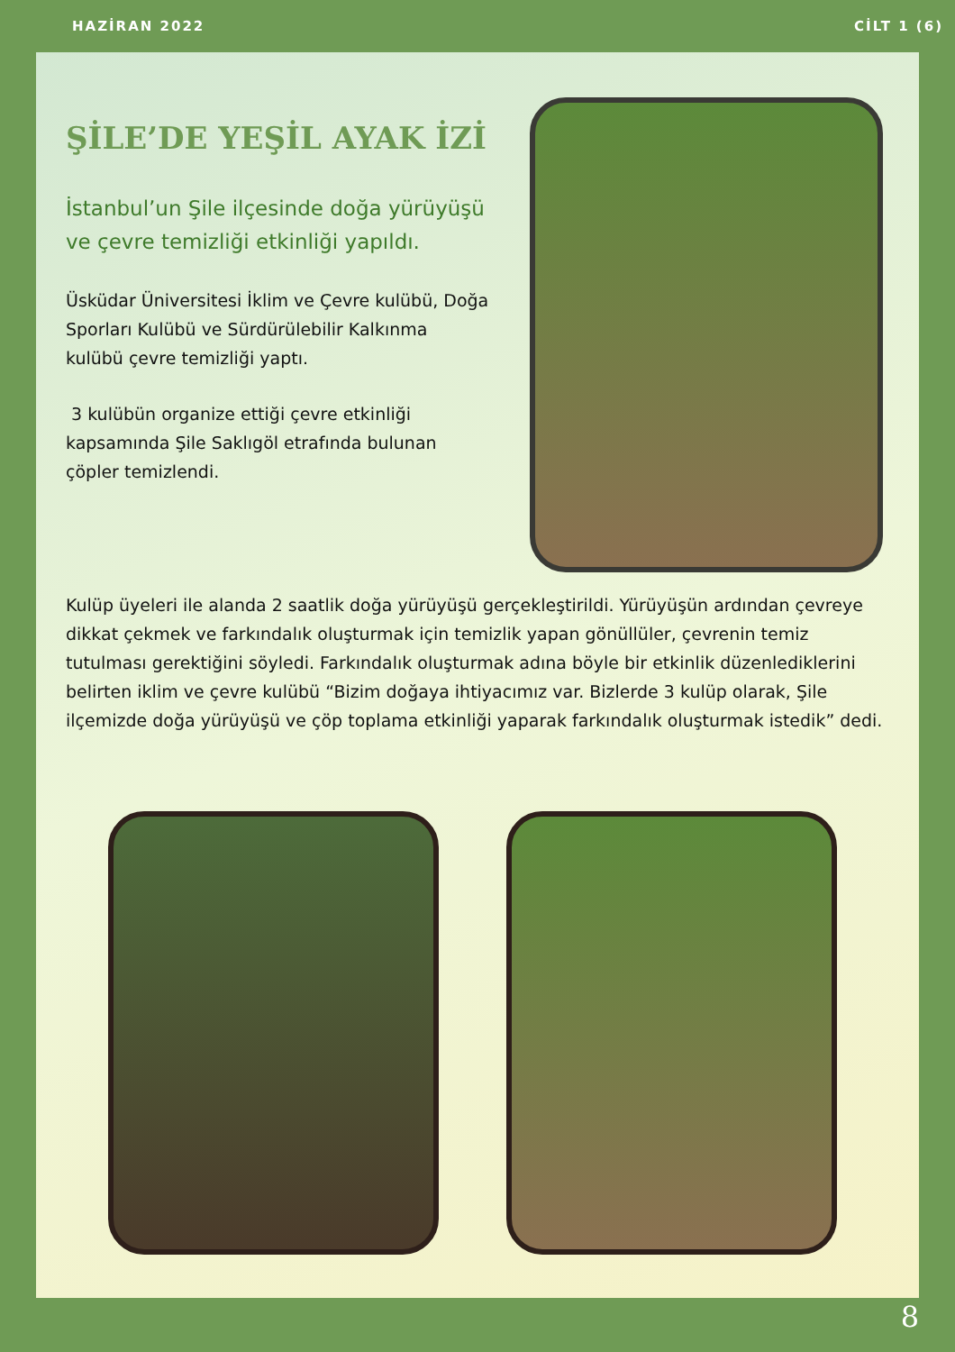HAZİRAN 2022 CİLT 1 (6)
ŞİLE’DE YEŞİL AYAK İZİ
İstanbul’un Şile ilçesinde doğa yürüyüşü ve çevre temizliği etkinliği yapıldı.
Üsküdar Üniversitesi İklim ve Çevre kulübü, Doğa Sporları Kulübü ve Sürdürülebilir Kalkınma kulübü çevre temizliği yaptı.
3 kulübün organize ettiği çevre etkinliği kapsamında Şile Saklıgöl etrafında bulunan çöpler temizlendi.
Kulüp üyeleri ile alanda 2 saatlik doğa yürüyüşü gerçekleştirildi. Yürüyüşün ardından çevreye dikkat çekmek ve farkındalık oluşturmak için temizlik yapan gönüllüler, çevrenin temiz tutulması gerektiğini söyledi. Farkındalık oluşturmak adına böyle bir etkinlik düzenlediklerini belirten iklim ve çevre kulübü “Bizim doğaya ihtiyacımız var. Bizlerde 3 kulüp olarak, Şile ilçemizde doğa yürüyüşü ve çöp toplama etkinliği yaparak farkındalık oluşturmak istedik” dedi.
8